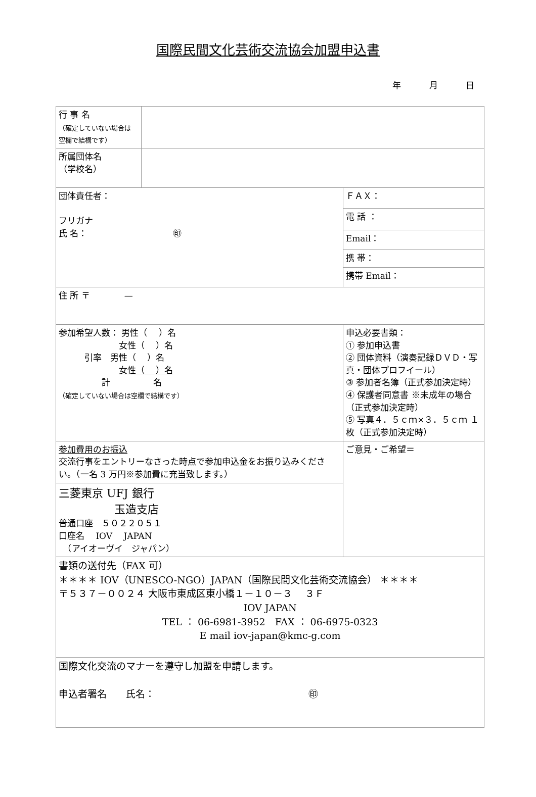国際民間文化芸術交流協会加盟申込書
年 月 日
| 行 事 名 （確定していない場合は 空欄で結構です） | | |
| 所属団体名 （学校名） | | |
| 団体責任者： フリガナ 氏 名： ㊞ | | ＦＡＸ： |
| | | 電 話 ： |
| | | Email： |
| | | 携 帯： |
| | | 携帯 Email： |
| 住 所 〒 — | | |
| 参加希望人数： 男性（ ）名 女性（ ）名 引率 男性（ ）名 女性（ ）名 計 名 （確定していない場合は空欄で結構です） | | 申込必要書類： ① 参加申込書 ② 団体資料（演奏記録ＤＶＤ・写真・団体プロフイール） ③ 参加者名簿（正式参加決定時） ④ 保護者同意書 ※未成年の場合（正式参加決定時） ⑤ 写真４．５ｃｍ×３．５ｃｍ １枚（正式参加決定時） |
| 参加費用のお振込 交流行事をエントリーなさった時点で参加申込金をお振り込みください。（一名 3 万円※参加費に充当致します。） | | ご意見・ご希望＝ |
| 三菱東京 UFJ 銀行 玉造支店 普通口座 ５０２２０５１ 口座名 IOV JAPAN （アイオーヴイ ジャパン） | | |
| 書類の送付先（FAX 可） ＊＊＊＊ IOV（UNESCO-NGO）JAPAN（国際民間文化芸術交流協会） ＊＊＊＊ 〒５３７－００２４ 大阪市東成区東小橋１－１０－３ ３Ｆ IOV JAPAN TEL ： 06-6981-3952 FAX ： 06-6975-0323 E mail iov-japan@kmc-g.com | | |
| 国際文化交流のマナーを遵守し加盟を申請します。 申込者署名 氏名： ㊞ | | |